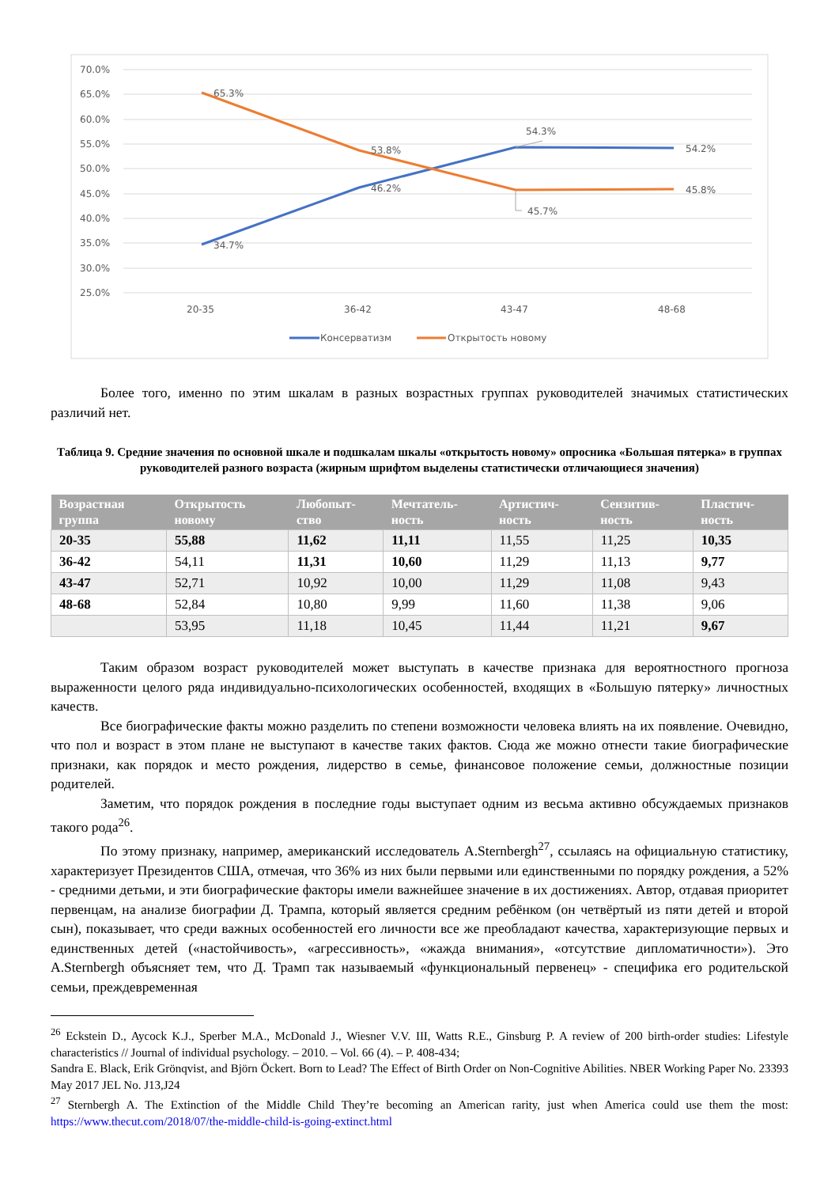70.0%
65.0%
60.0%
55.0%
50.0%
45.0%
40.0%
35.0%
30.0%
25.0%
65.3%
53.8%
54.3%
54.2%
46.2%
45.7%
45.8%
34.7%
20-35
36-42
43-47
48-68
Консерватизм
Открытость новому
Более того, именно по этим шкалам в разных возрастных группах руководителей значимых статистических различий нет.
Таблица 9. Средние значения по основной шкале и подшкалам шкалы «открытость новому» опросника «Большая пятерка» в группах руководителей разного возраста (жирным шрифтом выделены статистически отличающиеся значения)
| Возрастная группа | Открытость новому | Любопыт-ство | Мечтатель-ность | Артистич-ность | Сензитив-ность | Пластич-ность |
| --- | --- | --- | --- | --- | --- | --- |
| 20-35 | 55,88 | 11,62 | 11,11 | 11,55 | 11,25 | 10,35 |
| 36-42 | 54,11 | 11,31 | 10,60 | 11,29 | 11,13 | 9,77 |
| 43-47 | 52,71 | 10,92 | 10,00 | 11,29 | 11,08 | 9,43 |
| 48-68 | 52,84 | 10,80 | 9,99 | 11,60 | 11,38 | 9,06 |
| | 53,95 | 11,18 | 10,45 | 11,44 | 11,21 | 9,67 |
Таким образом возраст руководителей может выступать в качестве признака для вероятностного прогноза выраженности целого ряда индивидуально-психологических особенностей, входящих в «Большую пятерку» личностных качеств.
Все биографические факты можно разделить по степени возможности человека влиять на их появление. Очевидно, что пол и возраст в этом плане не выступают в качестве таких фактов. Сюда же можно отнести такие биографические признаки, как порядок и место рождения, лидерство в семье, финансовое положение семьи, должностные позиции родителей.
Заметим, что порядок рождения в последние годы выступает одним из весьма активно обсуждаемых признаков такого рода<sup>26</sup>.
По этому признаку, например, американский исследователь A.Sternbergh<sup>27</sup>, ссылаясь на официальную статистику, характеризует Президентов США, отмечая, что 36% из них были первыми или единственными по порядку рождения, а 52% - средними детьми, и эти биографические факторы имели важнейшее значение в их достижениях. Автор, отдавая приоритет первенцам, на анализе биографии Д. Трампа, который является средним ребёнком (он четвёртый из пяти детей и второй сын), показывает, что среди важных особенностей его личности все же преобладают качества, характеризующие первых и единственных детей («настойчивость», «агрессивность», «жажда внимания», «отсутствие дипломатичности»). Это A.Sternbergh объясняет тем, что Д. Трамп так называемый «функциональный первенец» - специфика его родительской семьи, преждевременная
<sup>26</sup> Eckstein D., Aycock K.J., Sperber M.A., McDonald J., Wiesner V.V. III, Watts R.E., Ginsburg P. A review of 200 birth-order studies: Lifestyle characteristics // Journal of individual psychology. – 2010. – Vol. 66 (4). – P. 408-434;
Sandra E. Black, Erik Grönqvist, and Björn Öckert. Born to Lead? The Effect of Birth Order on Non-Cognitive Abilities. NBER Working Paper No. 23393 May 2017 JEL No. J13,J24
<sup>27</sup> Sternbergh A. The Extinction of the Middle Child They’re becoming an American rarity, just when America could use them the most: https://www.thecut.com/2018/07/the-middle-child-is-going-extinct.html